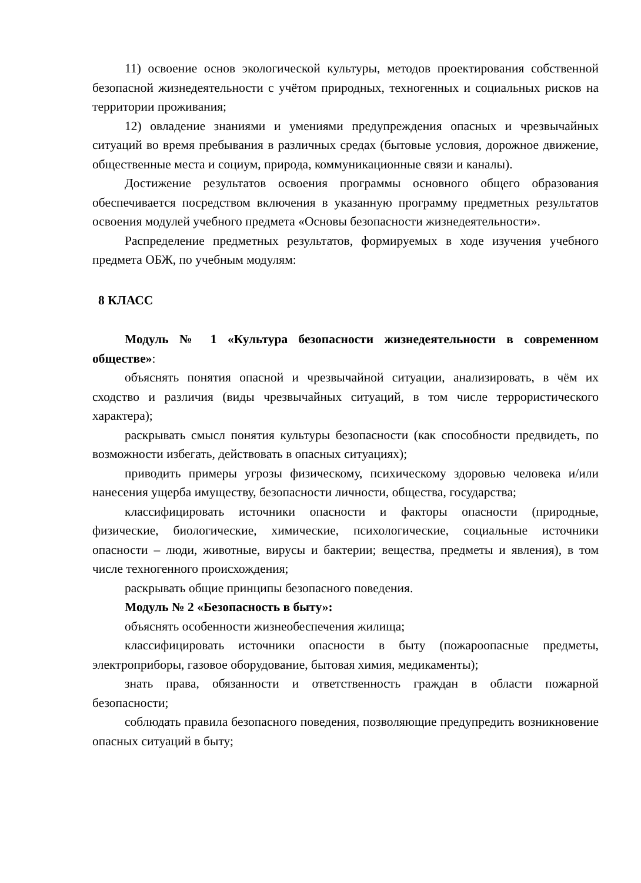11) освоение основ экологической культуры, методов проектирования собственной безопасной жизнедеятельности с учётом природных, техногенных и социальных рисков на территории проживания;
12) овладение знаниями и умениями предупреждения опасных и чрезвычайных ситуаций во время пребывания в различных средах (бытовые условия, дорожное движение, общественные места и социум, природа, коммуникационные связи и каналы).
Достижение результатов освоения программы основного общего образования обеспечивается посредством включения в указанную программу предметных результатов освоения модулей учебного предмета «Основы безопасности жизнедеятельности».
Распределение предметных результатов, формируемых в ходе изучения учебного предмета ОБЖ, по учебным модулям:
8 КЛАСС
Модуль № 1 «Культура безопасности жизнедеятельности в современном обществе»:
объяснять понятия опасной и чрезвычайной ситуации, анализировать, в чём их сходство и различия (виды чрезвычайных ситуаций, в том числе террористического характера);
раскрывать смысл понятия культуры безопасности (как способности предвидеть, по возможности избегать, действовать в опасных ситуациях);
приводить примеры угрозы физическому, психическому здоровью человека и/или нанесения ущерба имуществу, безопасности личности, общества, государства;
классифицировать источники опасности и факторы опасности (природные, физические, биологические, химические, психологические, социальные источники опасности – люди, животные, вирусы и бактерии; вещества, предметы и явления), в том числе техногенного происхождения;
раскрывать общие принципы безопасного поведения.
Модуль № 2 «Безопасность в быту»:
объяснять особенности жизнеобеспечения жилища;
классифицировать источники опасности в быту (пожароопасные предметы, электроприборы, газовое оборудование, бытовая химия, медикаменты);
знать права, обязанности и ответственность граждан в области пожарной безопасности;
соблюдать правила безопасного поведения, позволяющие предупредить возникновение опасных ситуаций в быту;